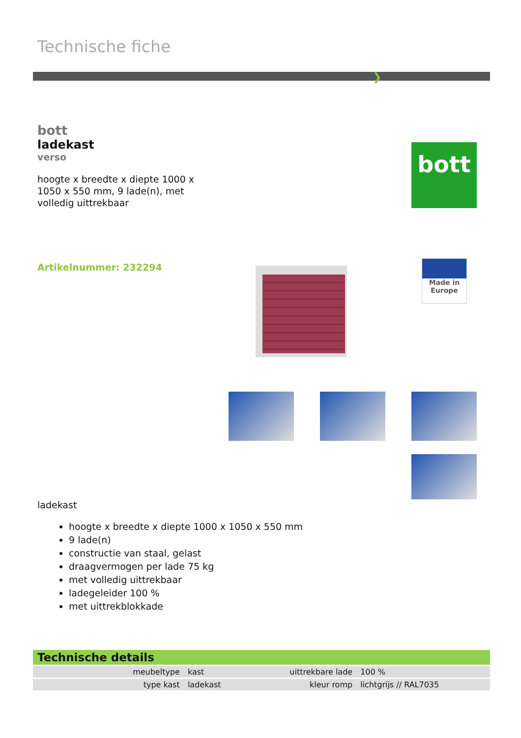Technische fiche
❯
bott
ladekast
verso
hoogte x breedte x diepte 1000 x 1050 x 550 mm, 9 lade(n), met volledig uittrekbaar
bott
Artikelnummer: 232294
Made in
Europe
ladekast
hoogte x breedte x diepte 1000 x 1050 x 550 mm
9 lade(n)
constructie van staal, gelast
draagvermogen per lade 75 kg
met volledig uittrekbaar
ladegeleider 100 %
met uittrekblokkade
Technische details
| meubeltype | kast | uittrekbare lade | 100 % |
| type kast | ladekast | kleur romp | lichtgrijs // RAL7035 |